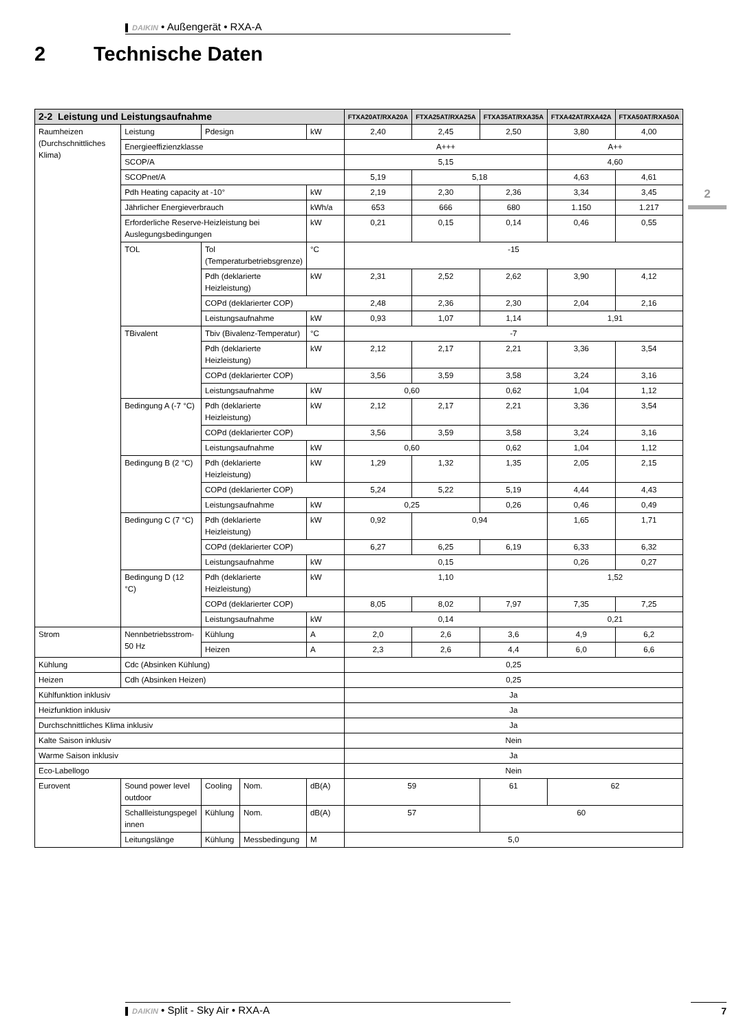DAIKIN • Außengerät • RXA-A
2 Technische Daten
2
| 2-2 Leistung und Leistungsaufnahme | | | | | FTXA20AT/RXA20A | FTXA25AT/RXA25A | FTXA35AT/RXA35A | FTXA42AT/RXA42A | FTXA50AT/RXA50A |
| --- | --- | --- | --- | --- | --- | --- | --- | --- | --- |
| Raumheizen (Durchschnittliches Klima) | Leistung | Pdesign | | kW | 2,40 | 2,45 | 2,50 | 3,80 | 4,00 |
| | Energieeffizienzklasse | | | | A+++ | | | A++ | |
| | SCOP/A | | | | 5,15 | | | 4,60 | |
| | SCOPnet/A | | | | 5,19 | 5,18 | | 4,63 | 4,61 |
| | Pdh Heating capacity at -10° | | | kW | 2,19 | 2,30 | 2,36 | 3,34 | 3,45 |
| | Jährlicher Energieverbrauch | | | kWh/a | 653 | 666 | 680 | 1.150 | 1.217 |
| | Erforderliche Reserve-Heizleistung bei Auslegungsbedingungen | | | kW | 0,21 | 0,15 | 0,14 | 0,46 | 0,55 |
| | TOL | Tol (Temperaturbetriebsgrenze) | | °C | -15 | | | | |
| | | Pdh (deklarierte Heizleistung) | | kW | 2,31 | 2,52 | 2,62 | 3,90 | 4,12 |
| | | COPd (deklarierter COP) | | | 2,48 | 2,36 | 2,30 | 2,04 | 2,16 |
| | | Leistungsaufnahme | | kW | 0,93 | 1,07 | 1,14 | 1,91 | |
| | TBivalent | Tbiv (Bivalenz-Temperatur) | | °C | -7 | | | | |
| | | Pdh (deklarierte Heizleistung) | | kW | 2,12 | 2,17 | 2,21 | 3,36 | 3,54 |
| | | COPd (deklarierter COP) | | | 3,56 | 3,59 | 3,58 | 3,24 | 3,16 |
| | | Leistungsaufnahme | | kW | 0,60 | | 0,62 | 1,04 | 1,12 |
| | Bedingung A (-7 °C) | Pdh (deklarierte Heizleistung) | | kW | 2,12 | 2,17 | 2,21 | 3,36 | 3,54 |
| | | COPd (deklarierter COP) | | | 3,56 | 3,59 | 3,58 | 3,24 | 3,16 |
| | | Leistungsaufnahme | | kW | 0,60 | | 0,62 | 1,04 | 1,12 |
| | Bedingung B (2 °C) | Pdh (deklarierte Heizleistung) | | kW | 1,29 | 1,32 | 1,35 | 2,05 | 2,15 |
| | | COPd (deklarierter COP) | | | 5,24 | 5,22 | 5,19 | 4,44 | 4,43 |
| | | Leistungsaufnahme | | kW | 0,25 | | 0,26 | 0,46 | 0,49 |
| | Bedingung C (7 °C) | Pdh (deklarierte Heizleistung) | | kW | 0,92 | 0,94 | | 1,65 | 1,71 |
| | | COPd (deklarierter COP) | | | 6,27 | 6,25 | 6,19 | 6,33 | 6,32 |
| | | Leistungsaufnahme | | kW | 0,15 | | | 0,26 | 0,27 |
| | Bedingung D (12 °C) | Pdh (deklarierte Heizleistung) | | kW | 1,10 | | | 1,52 | |
| | | COPd (deklarierter COP) | | | 8,05 | 8,02 | 7,97 | 7,35 | 7,25 |
| | | Leistungsaufnahme | | kW | 0,14 | | | 0,21 | |
| Strom | Nennbetriebsstrom-50 Hz | Kühlung | | A | 2,0 | 2,6 | 3,6 | 4,9 | 6,2 |
| | | Heizen | | A | 2,3 | 2,6 | 4,4 | 6,0 | 6,6 |
| Kühlung | Cdc (Absinken Kühlung) | | | | 0,25 | | | | |
| Heizen | Cdh (Absinken Heizen) | | | | 0,25 | | | | |
| Kühlfunktion inklusiv | | | | | Ja | | | | |
| Heizfunktion inklusiv | | | | | Ja | | | | |
| Durchschnittliches Klima inklusiv | | | | | Ja | | | | |
| Kalte Saison inklusiv | | | | | Nein | | | | |
| Warme Saison inklusiv | | | | | Ja | | | | |
| Eco-Labellogo | | | | | Nein | | | | |
| Eurovent | Sound power level outdoor | Cooling | Nom. | dB(A) | 59 | | 61 | 62 | |
| | Schallleistungspegel innen | Kühlung | Nom. | dB(A) | 57 | | 60 | | |
| | Leitungslänge | Kühlung | Messbedingung | M | 5,0 | | | | |
DAIKIN • Split - Sky Air • RXA-A 7